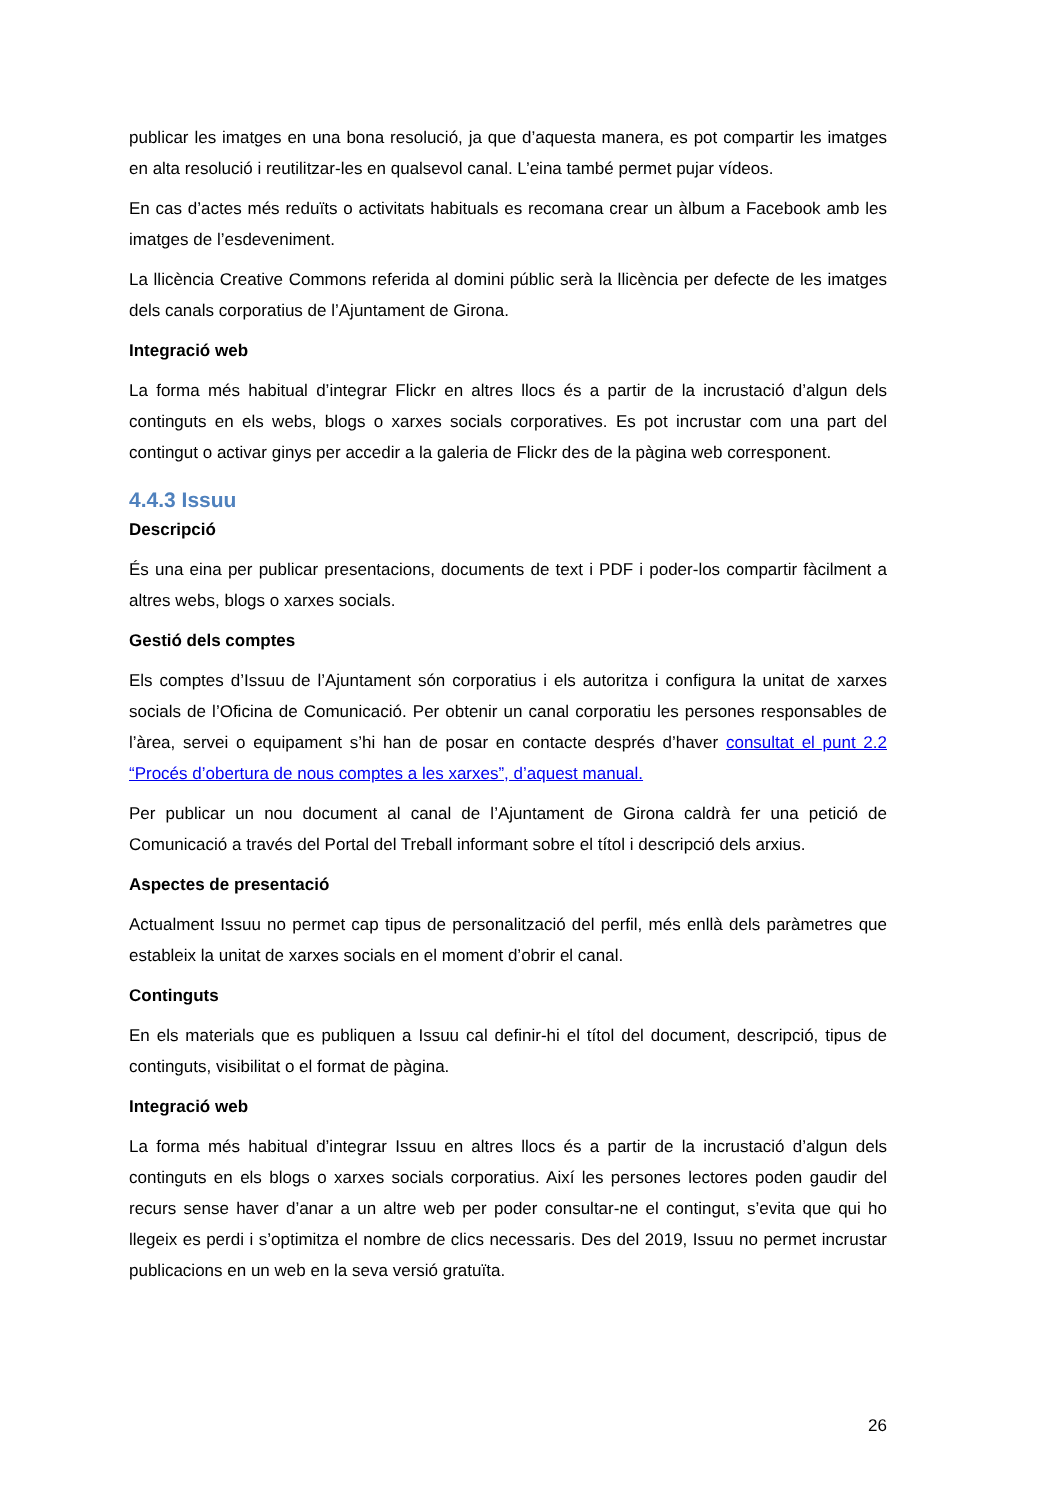publicar les imatges en una bona resolució, ja que d’aquesta manera, es pot compartir les imatges en alta resolució i reutilitzar-les en qualsevol canal. L’eina també permet pujar vídeos.
En cas d’actes més reduïts o activitats habituals es recomana crear un àlbum a Facebook amb les imatges de l’esdeveniment.
La llicència Creative Commons referida al domini públic serà la llicència per defecte de les imatges dels canals corporatius de l’Ajuntament de Girona.
Integració web
La forma més habitual d’integrar Flickr en altres llocs és a partir de la incrustació d’algun dels continguts en els webs, blogs o xarxes socials corporatives. Es pot incrustar com una part del contingut o activar ginys per accedir a la galeria de Flickr des de la pàgina web corresponent.
4.4.3 Issuu
Descripció
És una eina per publicar presentacions, documents de text i PDF i poder-los compartir fàcilment a altres webs, blogs o xarxes socials.
Gestió dels comptes
Els comptes d’Issuu de l’Ajuntament són corporatius i els autoritza i configura la unitat de xarxes socials de l’Oficina de Comunicació. Per obtenir un canal corporatiu les persones responsables de l’àrea, servei o equipament s’hi han de posar en contacte després d’haver consultat el punt 2.2 “Procés d’obertura de nous comptes a les xarxes”, d’aquest manual.
Per publicar un nou document al canal de l’Ajuntament de Girona caldrà fer una petició de Comunicació a través del Portal del Treball informant sobre el títol i descripció dels arxius.
Aspectes de presentació
Actualment Issuu no permet cap tipus de personalització del perfil, més enllà dels paràmetres que estableix la unitat de xarxes socials en el moment d’obrir el canal.
Continguts
En els materials que es publiquen a Issuu cal definir-hi el títol del document, descripció, tipus de continguts, visibilitat o el format de pàgina.
Integració web
La forma més habitual d’integrar Issuu en altres llocs és a partir de la incrustació d’algun dels continguts en els blogs o xarxes socials corporatius. Així les persones lectores poden gaudir del recurs sense haver d’anar a un altre web per poder consultar-ne el contingut, s’evita que qui ho llegeix es perdi i s’optimitza el nombre de clics necessaris. Des del 2019, Issuu no permet incrustar publicacions en un web en la seva versió gratuïta.
26